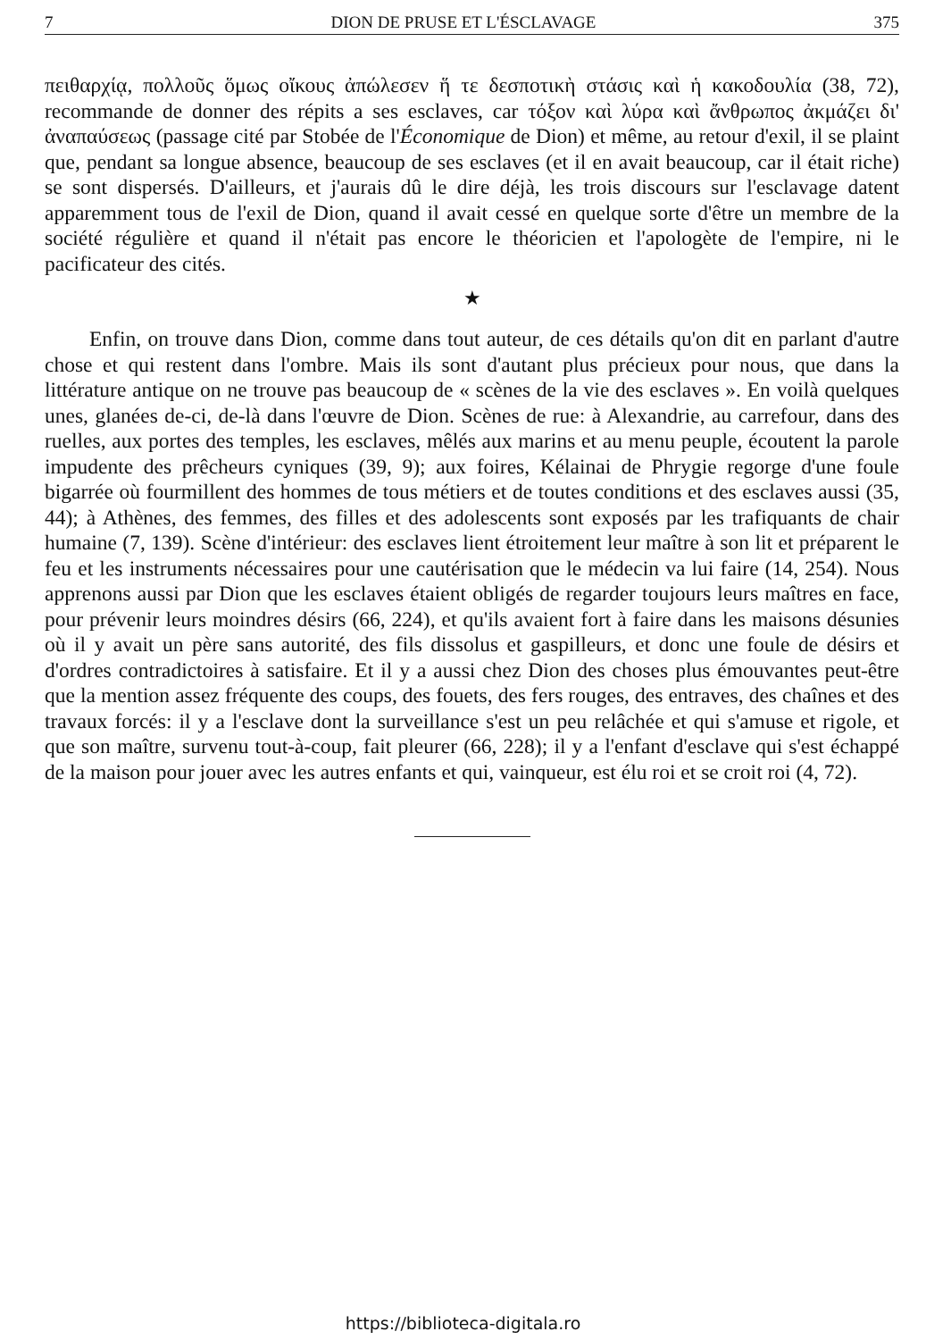7 DION DE PRUSE ET L'ÉSCLAVAGE 375
πειθαρχίᾳ, πολλοῦς ὅμως οἴκους ἀπώλεσεν ἥ τε δεσποτικὴ στάσις καὶ ἡ κακοδουλία (38, 72), recommande de donner des répits a ses esclaves, car τόξον καὶ λύρα καὶ ἄνθρωπος ἀκμάζει δι' ἀναπαύσεως (passage cité par Stobée de l'Économique de Dion) et même, au retour d'exil, il se plaint que, pendant sa longue absence, beaucoup de ses esclaves (et il en avait beaucoup, car il était riche) se sont dispersés. D'ailleurs, et j'aurais dû le dire déjà, les trois discours sur l'esclavage datent apparemment tous de l'exil de Dion, quand il avait cessé en quelque sorte d'être un membre de la société régulière et quand il n'était pas encore le théoricien et l'apologète de l'empire, ni le pacificateur des cités.
★
Enfin, on trouve dans Dion, comme dans tout auteur, de ces détails qu'on dit en parlant d'autre chose et qui restent dans l'ombre. Mais ils sont d'autant plus précieux pour nous, que dans la littérature antique on ne trouve pas beaucoup de « scènes de la vie des esclaves ». En voilà quelques unes, glanées de-ci, de-là dans l'œuvre de Dion. Scènes de rue: à Alexandrie, au carrefour, dans des ruelles, aux portes des temples, les esclaves, mêlés aux marins et au menu peuple, écoutent la parole impudente des prêcheurs cyniques (39, 9); aux foires, Kélainai de Phrygie regorge d'une foule bigarrée où fourmillent des hommes de tous métiers et de toutes conditions et des esclaves aussi (35, 44); à Athènes, des femmes, des filles et des adolescents sont exposés par les trafiquants de chair humaine (7, 139). Scène d'intérieur: des esclaves lient étroitement leur maître à son lit et préparent le feu et les instruments nécessaires pour une cautérisation que le médecin va lui faire (14, 254). Nous apprenons aussi par Dion que les esclaves étaient obligés de regarder toujours leurs maîtres en face, pour prévenir leurs moindres désirs (66, 224), et qu'ils avaient fort à faire dans les maisons désunies où il y avait un père sans autorité, des fils dissolus et gaspilleurs, et donc une foule de désirs et d'ordres contradictoires à satisfaire. Et il y a aussi chez Dion des choses plus émouvantes peut-être que la mention assez fréquente des coups, des fouets, des fers rouges, des entraves, des chaînes et des travaux forcés: il y a l'esclave dont la surveillance s'est un peu relâchée et qui s'amuse et rigole, et que son maître, survenu tout-à-coup, fait pleurer (66, 228); il y a l'enfant d'esclave qui s'est échappé de la maison pour jouer avec les autres enfants et qui, vainqueur, est élu roi et se croit roi (4, 72).
https://biblioteca-digitala.ro